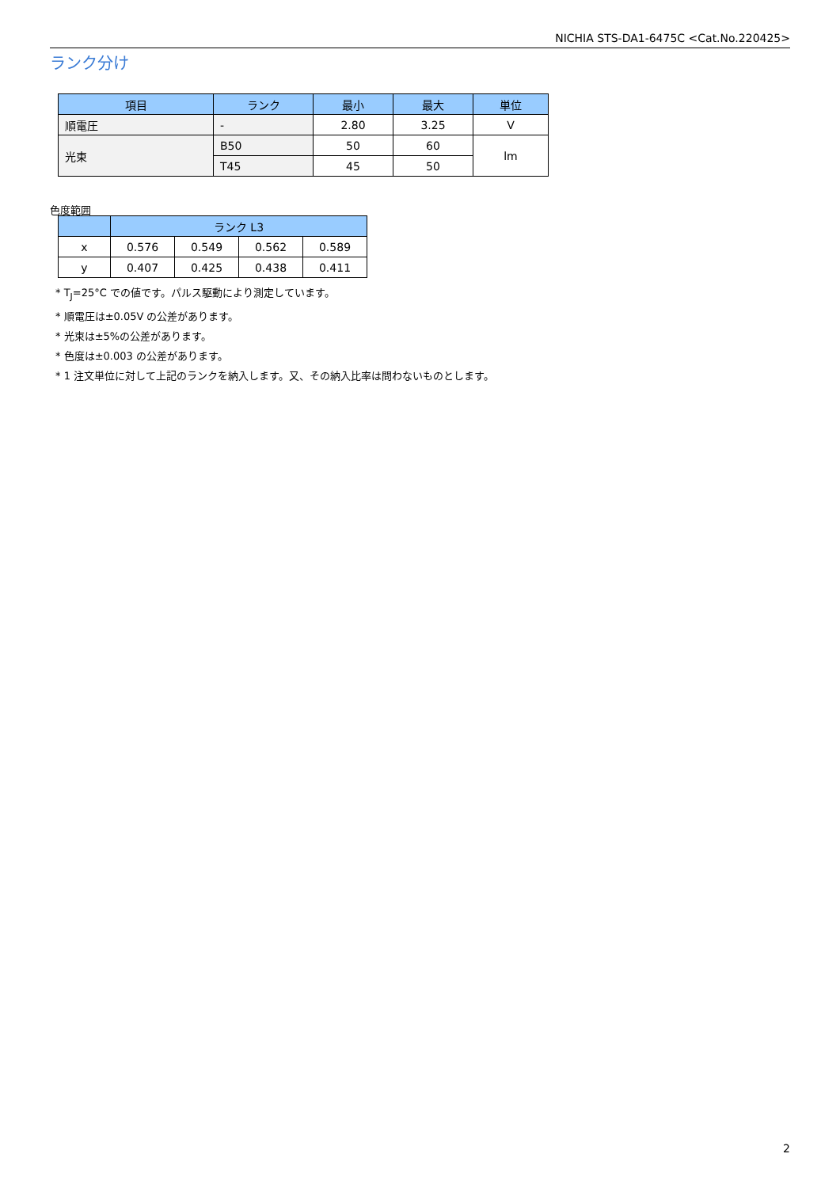NICHIA STS-DA1-6475C <Cat.No.220425>
ランク分け
| 項目 | ランク | 最小 | 最大 | 単位 |
| --- | --- | --- | --- | --- |
| 順電圧 | - | 2.80 | 3.25 | V |
| 光束 | B50 | 50 | 60 | lm |
| | T45 | 45 | 50 | |
色度範囲
| | ランク L3 | | | |
| --- | --- | --- | --- | --- |
| x | 0.576 | 0.549 | 0.562 | 0.589 |
| y | 0.407 | 0.425 | 0.438 | 0.411 |
* T<sub>J</sub>=25°C での値です。パルス駆動により測定しています。
* 順電圧は±0.05V の公差があります。
* 光束は±5%の公差があります。
* 色度は±0.003 の公差があります。
* 1 注文単位に対して上記のランクを納入します。又、その納入比率は問わないものとします。
2